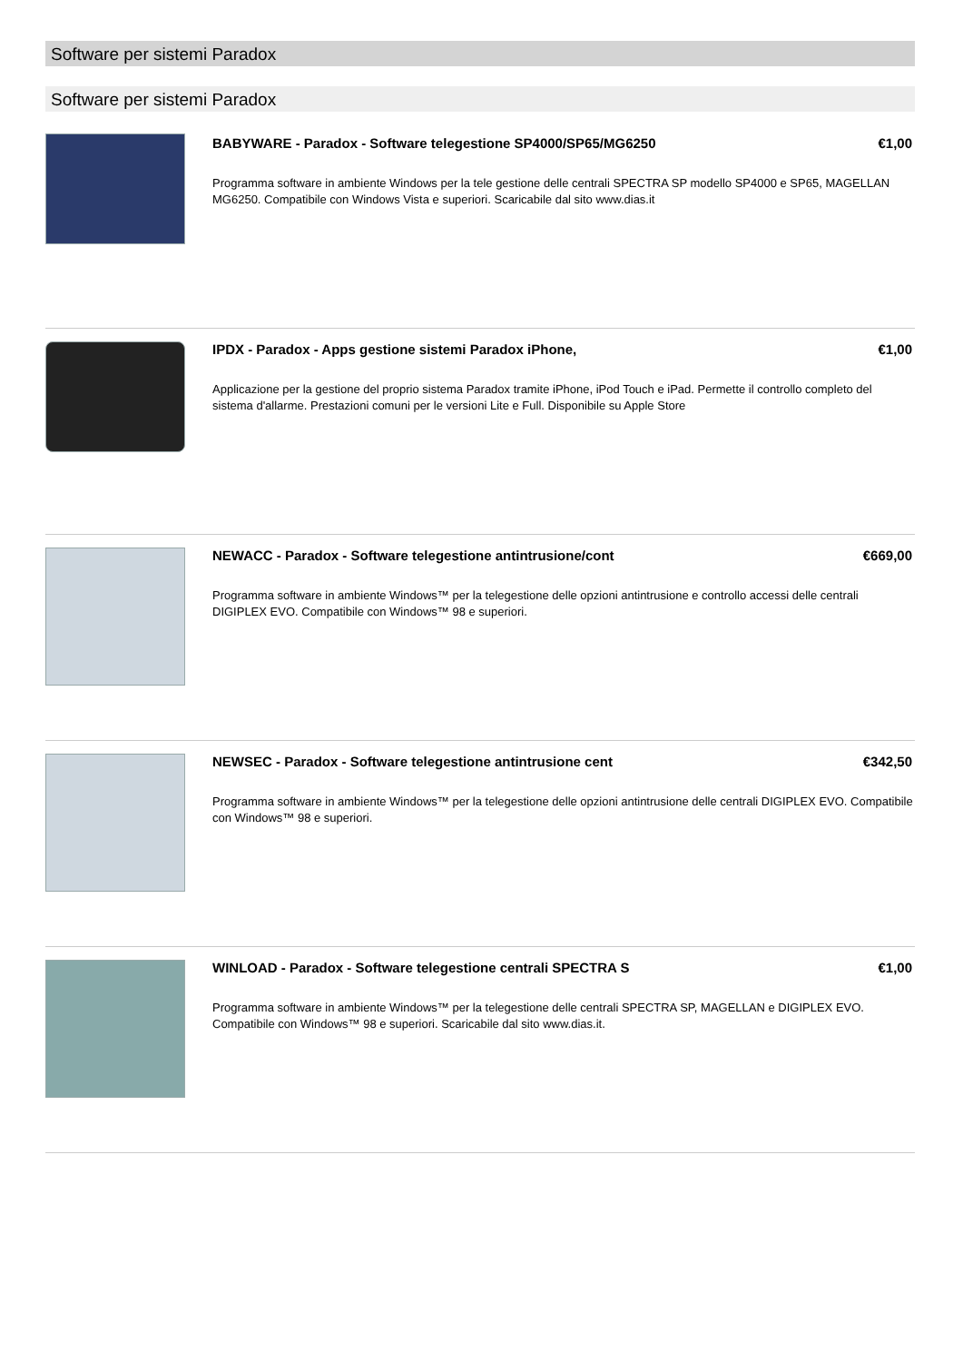Software per sistemi Paradox
Software per sistemi Paradox
BABYWARE - Paradox - Software telegestione SP4000/SP65/MG6250 €1,00
Programma software in ambiente Windows per la tele gestione delle centrali SPECTRA SP modello SP4000 e SP65, MAGELLAN MG6250. Compatibile con Windows Vista e superiori. Scaricabile dal sito www.dias.it
IPDX - Paradox - Apps gestione sistemi Paradox iPhone, €1,00
Applicazione per la gestione del proprio sistema Paradox tramite iPhone, iPod Touch e iPad. Permette il controllo completo del sistema d'allarme. Prestazioni comuni per le versioni Lite e Full. Disponibile su Apple Store
NEWACC - Paradox - Software telegestione antintrusione/cont €669,00
Programma software in ambiente Windows™ per la telegestione delle opzioni antintrusione e controllo accessi delle centrali DIGIPLEX EVO. Compatibile con Windows™ 98 e superiori.
NEWSEC - Paradox - Software telegestione antintrusione cent €342,50
Programma software in ambiente Windows™ per la telegestione delle opzioni antintrusione delle centrali DIGIPLEX EVO. Compatibile con Windows™ 98 e superiori.
WINLOAD - Paradox - Software telegestione centrali SPECTRA S €1,00
Programma software in ambiente Windows™ per la telegestione delle centrali SPECTRA SP, MAGELLAN e DIGIPLEX EVO. Compatibile con Windows™ 98 e superiori. Scaricabile dal sito www.dias.it.